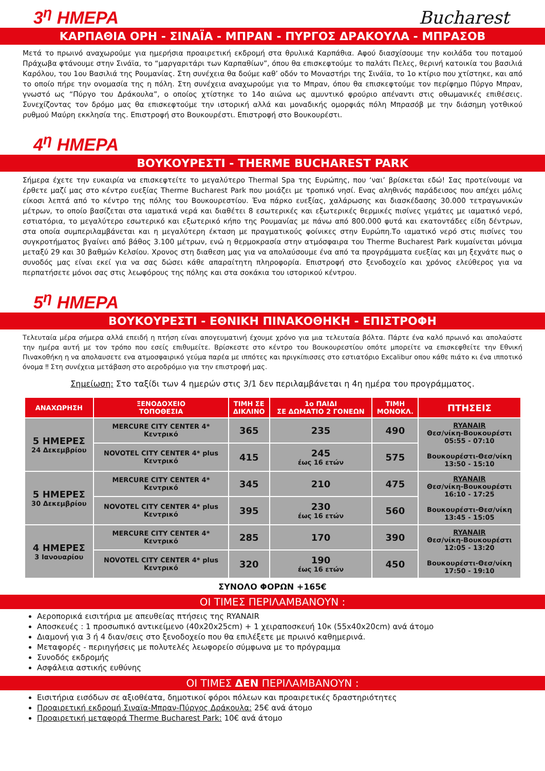3<sup>η</sup> ΗΜΕΡΑ
Bucharest
ΚΑΡΠΑΘΙΑ ΟΡΗ - ΣΙΝΑΪΑ - ΜΠΡΑΝ - ΠΥΡΓΟΣ ΔΡΑΚΟΥΛΑ - ΜΠΡΑΣΟΒ
Μετά το πρωινό αναχωρούμε για ημερήσια προαιρετική εκδρομή στα θρυλικά Καρπάθια. Αφού διασχίσουμε την κοιλάδα του ποταμού Πράχωβα φτάνουμε στην Σινάϊα, το “μαργαριτάρι των Καρπαθίων”, όπου θα επισκεφτούμε το παλάτι Πελες, θερινή κατοικία του βασιλιά Καρόλου, του 1ου Βασιλιά της Ρουμανίας. Στη συνέχεια θα δούμε καθ’ οδόν το Μοναστήρι της Σινάϊα, το 1ο κτίριο που χτίστηκε, και από το οποίο πήρε την ονομασία της η πόλη. Στη συνέχεια αναχωρούμε για το Μπραν, όπου θα επισκεφτούμε τον περίφημο Πύργο Μπραν, γνωστό ως “Πύργο του Δράκουλα”, ο οποίος χτίστηκε το 14ο αιώνα ως αμυντικό φρούριο απέναντι στις οθωμανικές επιθέσεις. Συνεχίζοντας τον δρόμο μας θα επισκεφτούμε την ιστορική αλλά και μοναδικής ομορφιάς πόλη Μπρασόβ με την διάσημη γοτθικού ρυθμού Μαύρη εκκλησία της. Επιστροφή στο Βουκουρέστι. Επιστροφή στο Βουκουρέστι.
4<sup>η</sup> ΗΜΕΡΑ
ΒΟΥΚΟΥΡΕΣΤΙ - THERME BUCHAREST PARK
Σήμερα έχετε την ευκαιρία να επισκεφτείτε το μεγαλύτερο Thermal Spa της Ευρώπης, που ‘ναι’ βρίσκεται εδώ! Σας προτείνουμε να έρθετε μαζί μας στο κέντρο ευεξίας Therme Bucharest Park που μοιάζει με τροπικό νησί. Ενας αληθινός παράδεισος που απέχει μόλις είκοσι λεπτά από το κέντρο της πόλης του Βουκουρεστίου. Ένα πάρκο ευεξίας, χαλάρωσης και διασκέδασης 30.000 τετραγωνικών μέτρων, το οποίο βασίζεται στα ιαματικά νερά και διαθέτει 8 εσωτερικές και εξωτερικές θερμικές πισίνες γεμάτες με ιαματικό νερό, εστιατόρια, το μεγαλύτερο εσωτερικό και εξωτερικό κήπο της Ρουμανίας με πάνω από 800.000 φυτά και εκατοντάδες είδη δέντρων, στα οποία συμπεριλαμβάνεται και η μεγαλύτερη έκταση με πραγματικούς φοίνικες στην Ευρώπη.Το ιαματικό νερό στις πισίνες του συγκροτήματος βγαίνει από βάθος 3.100 μέτρων, ενώ η θερμοκρασία στην ατμόσφαιρα του Therme Bucharest Park κυμαίνεται μόνιμα μεταξύ 29 και 30 βαθμών Κελσίου. Χρονος στη διαθεση μας για να απολαύσουμε ένα από τα προγράμματα ευεξίας και μη ξεχνάτε πως ο συνοδός μας είναι εκεί για να σας δώσει κάθε απαραίτητη πληροφορία. Επιστροφή στο ξενοδοχείο και χρόνος ελεύθερος για να περπατήσετε μόνοι σας στις λεωφόρους της πόλης και στα σοκάκια του ιστορικού κέντρου.
5<sup>η</sup> ΗΜΕΡΑ
ΒΟΥΚΟΥΡΕΣΤΙ - ΕΘΝΙΚΗ ΠΙΝΑΚΟΘΗΚΗ - ΕΠΙΣΤΡΟΦΗ
Τελευταία μέρα σήμερα αλλά επειδή η πτήση είναι απογευματινή έχουμε χρόνο για μια τελευταία βόλτα. Πάρτε ένα καλό πρωινό και απολαύστε την ημέρα αυτή με τον τρόπο που εσείς επιθυμείτε. Βρίσκεστε στο κέντρο του Βουκουρεστίου οπότε μπορείτε να επισκεφθείτε την Εθνική Πινακοθήκη η να απολαυσετε ενα ατμοσφαιρικό γεύμα παρέα με ιππότες και πριγκίπισσες στο εστιατόριο Excalibur οπου κάθε πιάτο κι ένα ιπποτικό όνομα ‼ Στη συνέχεια μετάβαση στο αεροδρόμιο για την επιστροφή μας.
Σημείωση: Στο ταξίδι των 4 ημερών στις 3/1 δεν περιλαμβάνεται η 4η ημέρα του προγράμματος.
| ΑΝΑΧΩΡΗΣΗ | ΞΕΝΟΔΟΧΕΙΟ ΤΟΠΟΘΕΣΙΑ | ΤΙΜΗ ΣΕ ΔΙΚΛΙΝΟ | 1ο ΠΑΙΔΙ ΣΕ ΔΩΜΑΤΙΟ 2 ΓΟΝΕΩΝ | ΤΙΜΗ ΜΟΝΟΚΛ. | ΠΤΗΣΕΙΣ |
| --- | --- | --- | --- | --- | --- |
| 5 ΗΜΕΡΕΣ 24 Δεκεμβρίου | MERCURE CITY CENTER 4* Κεντρικό | 365 | 235 | 490 | RYANAIR Θεσ/νίκη-Βουκουρέστι 05:55 - 07:10 Βουκουρέστι-Θεσ/νίκη 13:50 - 15:10 |
| | NOVOTEL CITY CENTER 4* plus Κεντρικό | 415 | 245 έως 16 ετών | 575 | |
| 5 ΗΜΕΡΕΣ 30 Δεκεμβρίου | MERCURE CITY CENTER 4* Κεντρικό | 345 | 210 | 475 | RYANAIR Θεσ/νίκη-Βουκουρέστι 16:10 - 17:25 Βουκουρέστι-Θεσ/νίκη 13:45 - 15:05 |
| | NOVOTEL CITY CENTER 4* plus Κεντρικό | 395 | 230 έως 16 ετών | 560 | |
| 4 ΗΜΕΡΕΣ 3 Ιανουαρίου | MERCURE CITY CENTER 4* Κεντρικό | 285 | 170 | 390 | RYANAIR Θεσ/νίκη-Βουκουρέστι 12:05 - 13:20 Βουκουρέστι-Θεσ/νίκη 17:50 - 19:10 |
| | NOVOTEL CITY CENTER 4* plus Κεντρικό | 320 | 190 έως 16 ετών | 450 | |
ΣΥΝΟΛΟ ΦΟΡΩΝ +165€
ΟΙ ΤΙΜΕΣ ΠΕΡΙΛΑΜΒΑΝΟΥΝ :
Αεροπορικά εισιτήρια με απευθείας πτήσεις της RYANAIR
Αποσκευές : 1 προσωπικό αντικείμενο (40x20x25cm) + 1 χειραποσκευή 10κ (55x40x20cm) ανά άτομο
Διαμονή για 3 ή 4 διαν/σεις στο ξενοδοχείο που θα επιλέξετε με πρωινό καθημερινά.
Μεταφορές - περιηγήσεις με πολυτελές λεωφορείο σύμφωνα με το πρόγραμμα
Συνοδός εκδρομής
Ασφάλεια αστικής ευθύνης
ΟΙ ΤΙΜΕΣ ΔΕΝ ΠΕΡΙΛΑΜΒΑΝΟΥΝ :
Εισιτήρια εισόδων σε αξιοθέατα, δημοτικοί φόροι πόλεων και προαιρετικές δραστηριότητες
Προαιρετική εκδρομή Σιναϊα-Μπραν-Πύργος Δράκουλα: 25€ ανά άτομο
Προαιρετική μεταφορά Therme Bucharest Park: 10€ ανά άτομο